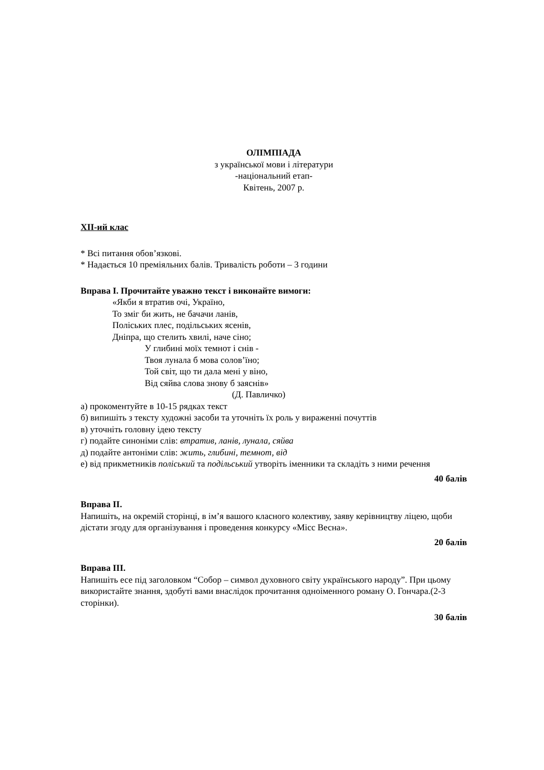ОЛІМПІАДА
з української мови і літератури
-національний етап-
Квітень, 2007 р.
XII-ий клас
* Всі питання обов’язкові.
* Надається 10 преміяльних балів. Тривалість роботи – 3 години
Вправа I. Прочитайте уважно текст і виконайте вимоги:
«Якби я втратив очі, Україно,
То зміг би жить, не бачачи ланів,
Поліських плес, подільських ясенів,
Дніпра, що стелить хвилі, наче сіно;
У глибині моїх темнот і снів -
Твоя лунала б мова солов’їно;
Той світ, що ти дала мені у віно,
Від сяйва слова знову б заяснів»
(Д. Павличко)
а) прокоментуйте в 10-15 рядках текст
б) випишіть з тексту художні засоби та уточніть їх роль у вираженні почуттів
в) уточніть головну ідею тексту
г) подайте синоніми слів: втратив, ланів, лунала, сяйва
д) подайте антоніми слів: жить, глибині, темнот, від
е) від прикметників поліський та подільський утворіть іменники та складіть з ними речення
40 балів
Вправа II.
Напишіть, на окремій сторінці, в ім’я вашого класного колективу, заяву керівництву ліцею, щоби дістати згоду для організування і проведення конкурсу «Місс Весна».
20 балів
Вправа III.
Напишіть есе під заголовком “Собор – символ духовного світу українського народу”. При цьому використайте знання, здобуті вами внаслідок прочитання одноіменного роману О. Гончара.(2-3 сторінки).
30 балів